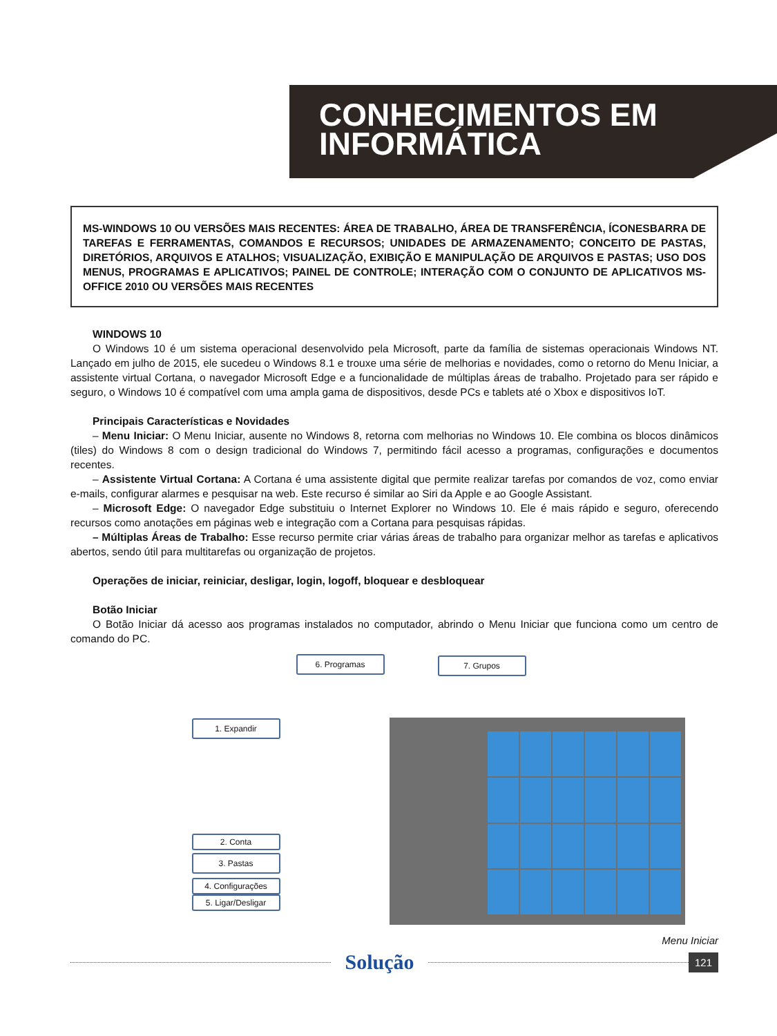CONHECIMENTOS EM
INFORMÁTICA
MS-WINDOWS 10 OU VERSÕES MAIS RECENTES: ÁREA DE TRABALHO, ÁREA DE TRANSFERÊNCIA, ÍCONESBARRA DE TAREFAS E FERRAMENTAS, COMANDOS E RECURSOS; UNIDADES DE ARMAZENAMENTO; CONCEITO DE PASTAS, DIRETÓRIOS, ARQUIVOS E ATALHOS; VISUALIZAÇÃO, EXIBIÇÃO E MANIPULAÇÃO DE ARQUIVOS E PASTAS; USO DOS MENUS, PROGRAMAS E APLICATIVOS; PAINEL DE CONTROLE; INTERAÇÃO COM O CONJUNTO DE APLICATIVOS MS-OFFICE 2010 OU VERSÕES MAIS RECENTES
WINDOWS 10
O Windows 10 é um sistema operacional desenvolvido pela Microsoft, parte da família de sistemas operacionais Windows NT. Lançado em julho de 2015, ele sucedeu o Windows 8.1 e trouxe uma série de melhorias e novidades, como o retorno do Menu Iniciar, a assistente virtual Cortana, o navegador Microsoft Edge e a funcionalidade de múltiplas áreas de trabalho. Projetado para ser rápido e seguro, o Windows 10 é compatível com uma ampla gama de dispositivos, desde PCs e tablets até o Xbox e dispositivos IoT.
Principais Características e Novidades
– Menu Iniciar: O Menu Iniciar, ausente no Windows 8, retorna com melhorias no Windows 10. Ele combina os blocos dinâmicos (tiles) do Windows 8 com o design tradicional do Windows 7, permitindo fácil acesso a programas, configurações e documentos recentes.
– Assistente Virtual Cortana: A Cortana é uma assistente digital que permite realizar tarefas por comandos de voz, como enviar e-mails, configurar alarmes e pesquisar na web. Este recurso é similar ao Siri da Apple e ao Google Assistant.
– Microsoft Edge: O navegador Edge substituiu o Internet Explorer no Windows 10. Ele é mais rápido e seguro, oferecendo recursos como anotações em páginas web e integração com a Cortana para pesquisas rápidas.
– Múltiplas Áreas de Trabalho: Esse recurso permite criar várias áreas de trabalho para organizar melhor as tarefas e aplicativos abertos, sendo útil para multitarefas ou organização de projetos.
Operações de iniciar, reiniciar, desligar, login, logoff, bloquear e desbloquear
Botão Iniciar
O Botão Iniciar dá acesso aos programas instalados no computador, abrindo o Menu Iniciar que funciona como um centro de comando do PC.
6. Programas 7. Grupos
1. Expandir
2. Conta
3. Pastas
4. Configurações
5. Ligar/Desligar
Menu Iniciar
Solução
121